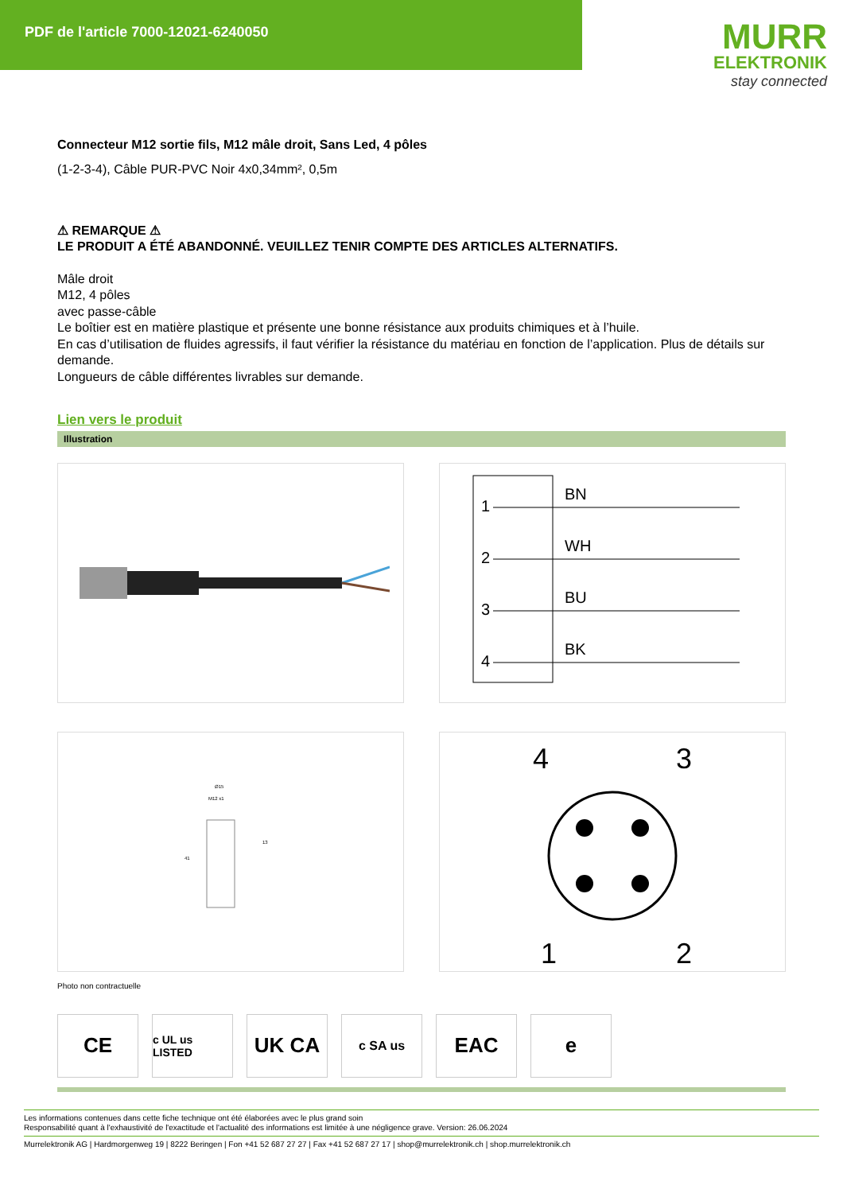PDF de l'article 7000-12021-6240050
MURR
ELEKTRONIK
stay connected
Connecteur M12 sortie fils, M12 mâle droit, Sans Led, 4 pôles
(1-2-3-4), Câble PUR-PVC Noir 4x0,34mm², 0,5m
⚠ REMARQUE ⚠
LE PRODUIT A ÉTÉ ABANDONNÉ. VEUILLEZ TENIR COMPTE DES ARTICLES ALTERNATIFS.
Mâle droit
M12, 4 pôles
avec passe-câble
Le boîtier est en matière plastique et présente une bonne résistance aux produits chimiques et à l’huile.
En cas d’utilisation de fluides agressifs, il faut vérifier la résistance du matériau en fonction de l’application. Plus de détails sur demande.
Longueurs de câble différentes livrables sur demande.
Lien vers le produit
Illustration
1
BN
2
WH
3
BU
4
BK
Ø15
M12 x1
41
13
4
3
1
2
Photo non contractuelle
CE
c UL us LISTED
UK CA
c SA us
EAC e
Les informations contenues dans cette fiche technique ont été élaborées avec le plus grand soin
Responsabilité quant à l'exhaustivité de l'exactitude et l'actualité des informations est limitée à une négligence grave. Version: 26.06.2024
Murrelektronik AG | Hardmorgenweg 19 | 8222 Beringen | Fon +41 52 687 27 27 | Fax +41 52 687 27 17 | shop@murrelektronik.ch | shop.murrelektronik.ch